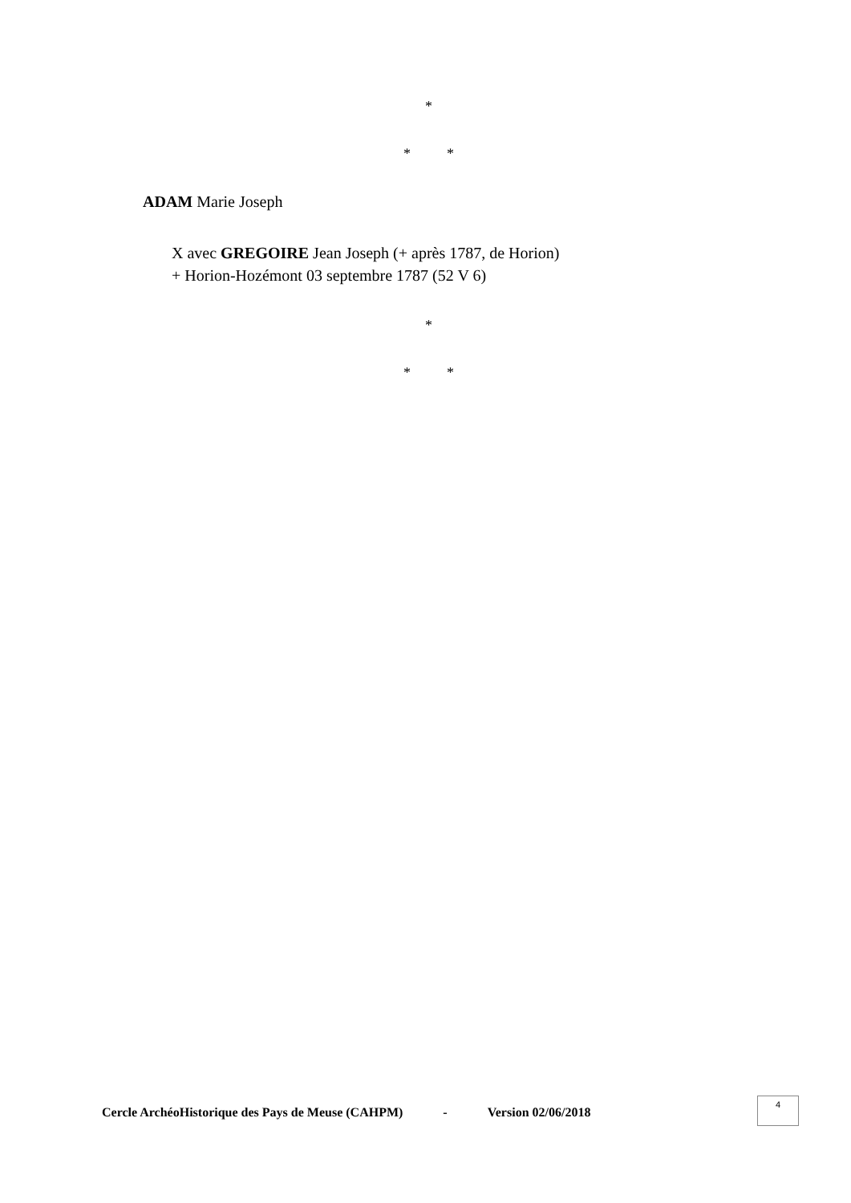*
* *
ADAM Marie Joseph
X avec GREGOIRE Jean Joseph (+ après 1787, de Horion)
+ Horion-Hozémont 03 septembre 1787 (52 V 6)
*
* *
Cercle ArchéoHistorique des Pays de Meuse (CAHPM) - Version 02/06/2018
4